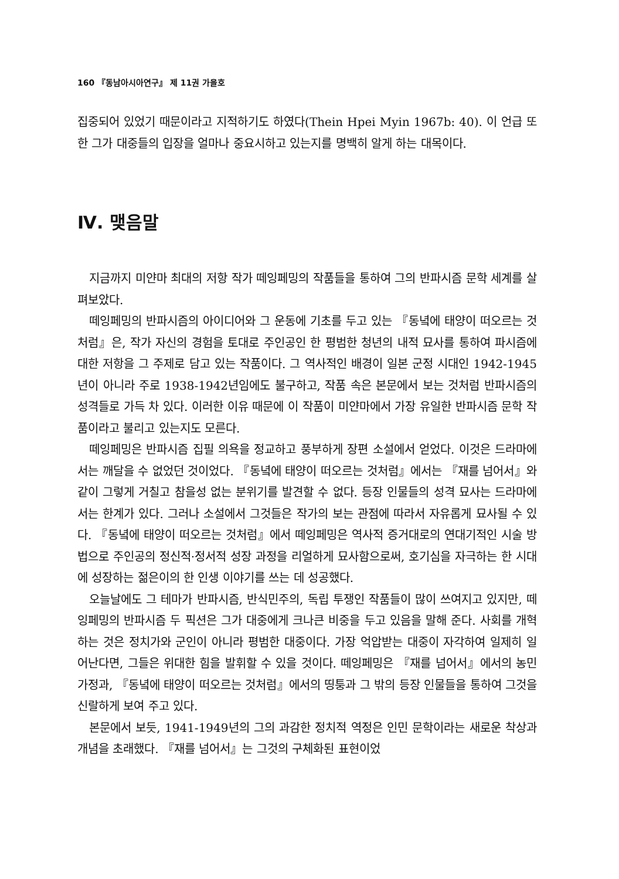160 『동남아시아연구』 제 11권 가을호
집중되어 있었기 때문이라고 지적하기도 하였다(Thein Hpei Myin 1967b: 40). 이 언급 또한 그가 대중들의 입장을 얼마나 중요시하고 있는지를 명백히 알게 하는 대목이다.
Ⅳ. 맺음말
지금까지 미얀마 최대의 저항 작가 떼잉페밍의 작품들을 통하여 그의 반파시즘 문학 세계를 살펴보았다.
떼잉페밍의 반파시즘의 아이디어와 그 운동에 기초를 두고 있는 『동녘에 태양이 떠오르는 것처럼』은, 작가 자신의 경험을 토대로 주인공인 한 평범한 청년의 내적 묘사를 통하여 파시즘에 대한 저항을 그 주제로 담고 있는 작품이다. 그 역사적인 배경이 일본 군정 시대인 1942-1945년이 아니라 주로 1938-1942년임에도 불구하고, 작품 속은 본문에서 보는 것처럼 반파시즘의 성격들로 가득 차 있다. 이러한 이유 때문에 이 작품이 미얀마에서 가장 유일한 반파시즘 문학 작품이라고 불리고 있는지도 모른다.
떼잉페밍은 반파시즘 집필 의욕을 정교하고 풍부하게 장편 소설에서 얻었다. 이것은 드라마에서는 깨달을 수 없었던 것이었다. 『동녘에 태양이 떠오르는 것처럼』에서는 『재를 넘어서』와 같이 그렇게 거칠고 참을성 없는 분위기를 발견할 수 없다. 등장 인물들의 성격 묘사는 드라마에서는 한계가 있다. 그러나 소설에서 그것들은 작가의 보는 관점에 따라서 자유롭게 묘사될 수 있다. 『동녘에 태양이 떠오르는 것처럼』에서 떼잉페밍은 역사적 증거대로의 연대기적인 시술 방법으로 주인공의 정신적·정서적 성장 과정을 리얼하게 묘사함으로써, 호기심을 자극하는 한 시대에 성장하는 젊은이의 한 인생 이야기를 쓰는 데 성공했다.
오늘날에도 그 테마가 반파시즘, 반식민주의, 독립 투쟁인 작품들이 많이 쓰여지고 있지만, 떼잉페밍의 반파시즘 두 픽션은 그가 대중에게 크나큰 비중을 두고 있음을 말해 준다. 사회를 개혁하는 것은 정치가와 군인이 아니라 평범한 대중이다. 가장 억압받는 대중이 자각하여 일제히 일어난다면, 그들은 위대한 힘을 발휘할 수 있을 것이다. 떼잉페밍은 『재를 넘어서』에서의 농민 가정과, 『동녘에 태양이 떠오르는 것처럼』에서의 띵퉁과 그 밖의 등장 인물들을 통하여 그것을 신랄하게 보여 주고 있다.
본문에서 보듯, 1941-1949년의 그의 과감한 정치적 역정은 인민 문학이라는 새로운 착상과 개념을 초래했다. 『재를 넘어서』는 그것의 구체화된 표현이었